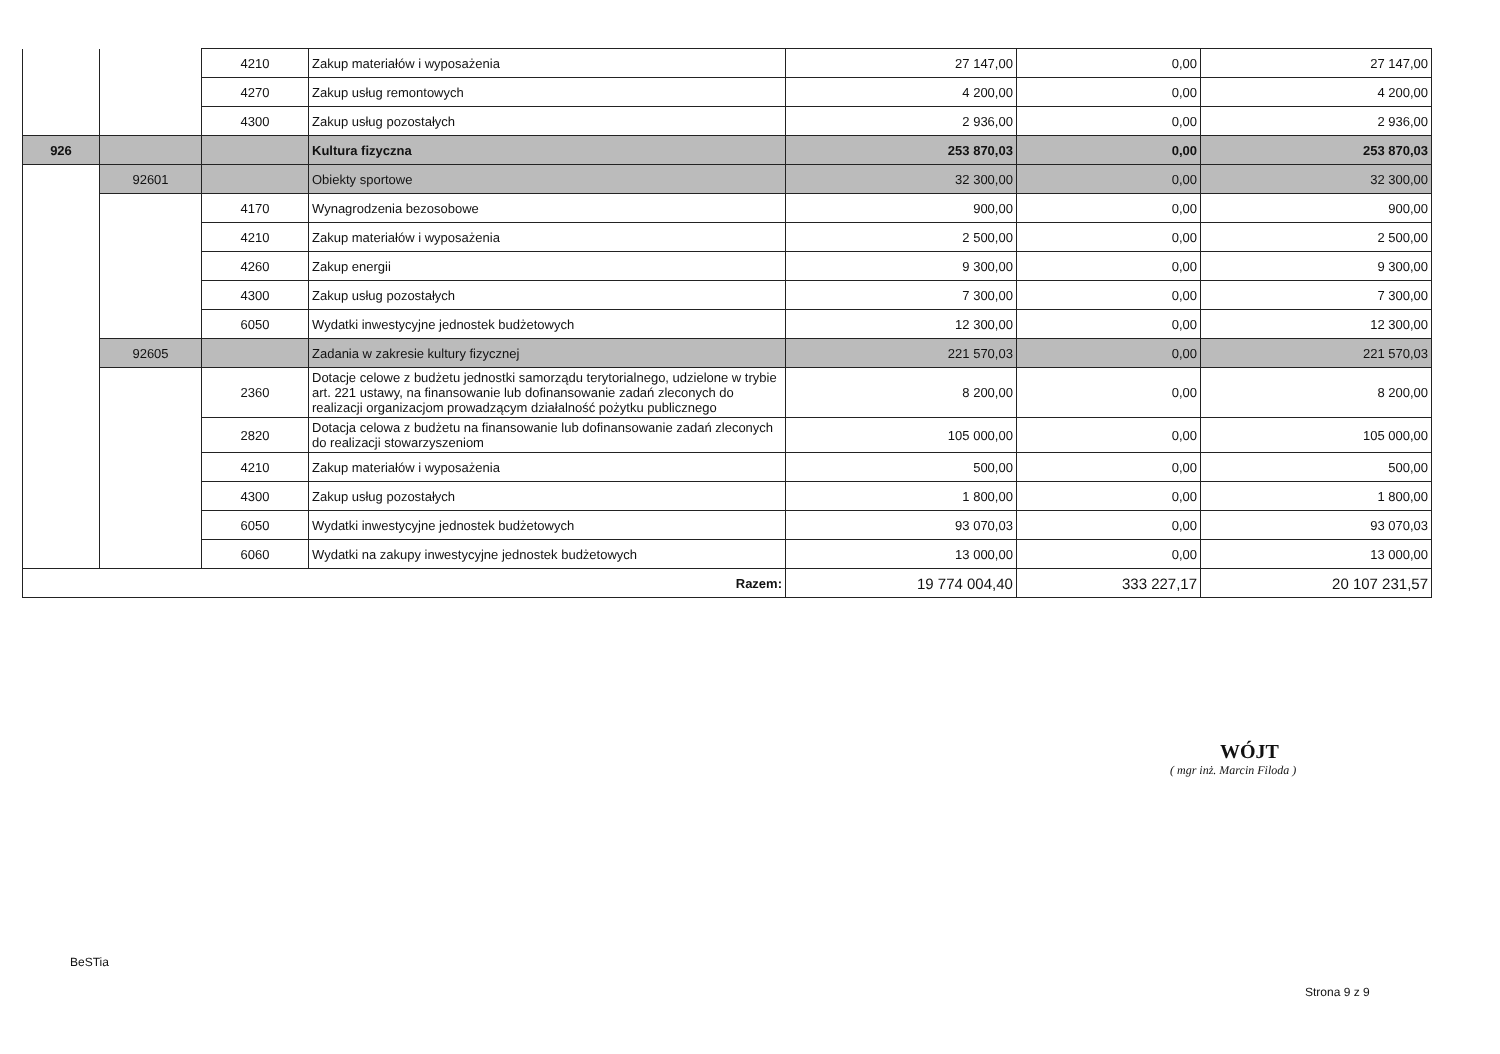| | | 4210 | Zakup materiałów i wyposażenia | 27 147,00 | 0,00 | 27 147,00 |
| | | 4270 | Zakup usług remontowych | 4 200,00 | 0,00 | 4 200,00 |
| | | 4300 | Zakup usług pozostałych | 2 936,00 | 0,00 | 2 936,00 |
| 926 | | | Kultura fizyczna | 253 870,03 | 0,00 | 253 870,03 |
| | 92601 | | Obiekty sportowe | 32 300,00 | 0,00 | 32 300,00 |
| | | 4170 | Wynagrodzenia bezosobowe | 900,00 | 0,00 | 900,00 |
| | | 4210 | Zakup materiałów i wyposażenia | 2 500,00 | 0,00 | 2 500,00 |
| | | 4260 | Zakup energii | 9 300,00 | 0,00 | 9 300,00 |
| | | 4300 | Zakup usług pozostałych | 7 300,00 | 0,00 | 7 300,00 |
| | | 6050 | Wydatki inwestycyjne jednostek budżetowych | 12 300,00 | 0,00 | 12 300,00 |
| | 92605 | | Zadania w zakresie kultury fizycznej | 221 570,03 | 0,00 | 221 570,03 |
| | | 2360 | Dotacje celowe z budżetu jednostki samorządu terytorialnego, udzielone w trybie art. 221 ustawy, na finansowanie lub dofinansowanie zadań zleconych do realizacji organizacjom prowadzącym działalność pożytku publicznego | 8 200,00 | 0,00 | 8 200,00 |
| | | 2820 | Dotacja celowa z budżetu na finansowanie lub dofinansowanie zadań zleconych do realizacji stowarzyszeniom | 105 000,00 | 0,00 | 105 000,00 |
| | | 4210 | Zakup materiałów i wyposażenia | 500,00 | 0,00 | 500,00 |
| | | 4300 | Zakup usług pozostałych | 1 800,00 | 0,00 | 1 800,00 |
| | | 6050 | Wydatki inwestycyjne jednostek budżetowych | 93 070,03 | 0,00 | 93 070,03 |
| | | 6060 | Wydatki na zakupy inwestycyjne jednostek budżetowych | 13 000,00 | 0,00 | 13 000,00 |
| Razem: | | | | 19 774 004,40 | 333 227,17 | 20 107 231,57 |
WÓJT
( mgr inż. Marcin Filoda )
BeSTia
Strona 9 z 9